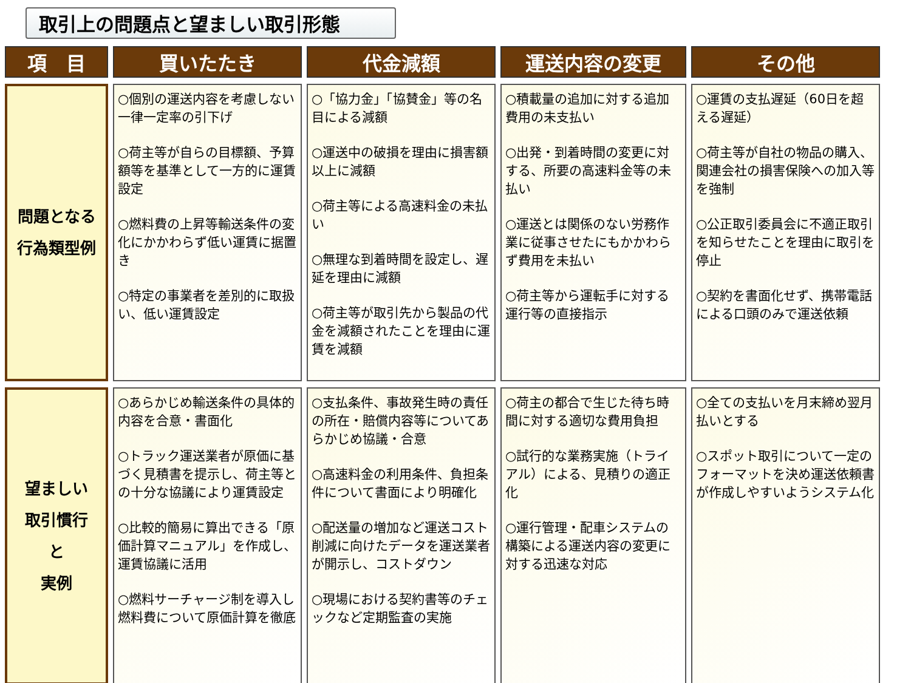取引上の問題点と望ましい取引形態
| 項 目 | 買いたたき | 代金減額 | 運送内容の変更 | その他 |
| --- | --- | --- | --- | --- |
| 問題となる 行為類型例 | ○個別の運送内容を考慮しない一律一定率の引下げ ○荷主等が自らの目標額、予算額等を基準として一方的に運賃設定 ○燃料費の上昇等輸送条件の変化にかかわらず低い運賃に据置き ○特定の事業者を差別的に取扱い、低い運賃設定 | ○「協力金」「協賛金」等の名目による減額 ○運送中の破損を理由に損害額以上に減額 ○荷主等による高速料金の未払い ○無理な到着時間を設定し、遅延を理由に減額 ○荷主等が取引先から製品の代金を減額されたことを理由に運賃を減額 | ○積載量の追加に対する追加費用の未支払い ○出発・到着時間の変更に対する、所要の高速料金等の未払い ○運送とは関係のない労務作業に従事させたにもかかわらず費用を未払い ○荷主等から運転手に対する運行等の直接指示 | ○運賃の支払遅延（60日を超える遅延） ○荷主等が自社の物品の購入、関連会社の損害保険への加入等を強制 ○公正取引委員会に不適正取引を知らせたことを理由に取引を停止 ○契約を書面化せず、携帯電話による口頭のみで運送依頼 |
| 望ましい 取引慣行 と 実例 | ○あらかじめ輸送条件の具体的内容を合意・書面化 ○トラック運送業者が原価に基づく見積書を提示し、荷主等との十分な協議により運賃設定 ○比較的簡易に算出できる「原価計算マニュアル」を作成し、運賃協議に活用 ○燃料サーチャージ制を導入し燃料費について原価計算を徹底 | ○支払条件、事故発生時の責任の所在・賠償内容等についてあらかじめ協議・合意 ○高速料金の利用条件、負担条件について書面により明確化 ○配送量の増加など運送コスト削減に向けたデータを運送業者が開示し、コストダウン ○現場における契約書等のチェックなど定期監査の実施 | ○荷主の都合で生じた待ち時間に対する適切な費用負担 ○試行的な業務実施（トライアル）による、見積りの適正化 ○運行管理・配車システムの構築による運送内容の変更に対する迅速な対応 | ○全ての支払いを月末締め翌月払いとする ○スポット取引について一定のフォーマットを決め運送依頼書が作成しやすいようシステム化 |